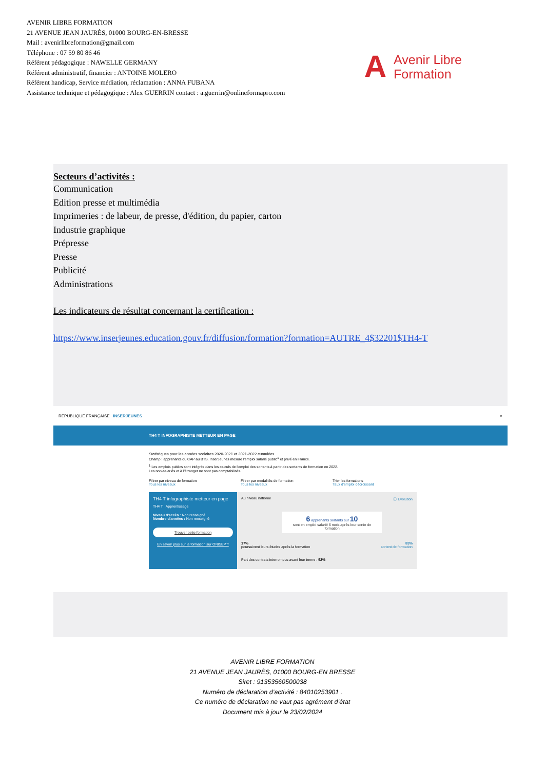AVENIR LIBRE FORMATION
21 AVENUE JEAN JAURÈS, 01000 BOURG-EN-BRESSE
Mail : avenirlibreformation@gmail.com
Téléphone : 07 59 80 86 46
Référent pédagogique : NAWELLE GERMANY
Référent administratif, financier : ANTOINE MOLERO
Référent handicap, Service médiation, réclamation : ANNA FUBANA
Assistance technique et pédagogique : Alex GUERRIN contact : a.guerrin@onlineformapro.com
A Avenir Libre
Formation
Secteurs d’activités :
Communication
Edition presse et multimédia
Imprimeries : de labeur, de presse, d'édition, du papier, carton
Industrie graphique
Prépresse
Presse
Publicité
Administrations
Les indicateurs de résultat concernant la certification :
https://www.inserjeunes.education.gouv.fr/diffusion/formation?formation=AUTRE_4$32201$TH4-T
RÉPUBLIQUE FRANÇAISE INSERJEUNES ⌕
TH4 T INFOGRAPHISTE METTEUR EN PAGE
Statistiques pour les années scolaires 2020-2021 et 2021-2022 cumulées
Champ : apprenants du CAP au BTS. InserJeunes mesure l'emploi salarié public<sup>1</sup> et privé en France.
<sup>1</sup> Les emplois publics sont intégrés dans les calculs de l'emploi des sortants à partir des sortants de formation en 2022.
Les non-salariés et à l'étranger ne sont pas comptabilisés.
Filtrer par niveau de formation
Tous les niveaux
Filtrer par modalités de formation
Tous les niveaux
Trier les formations
Taux d'emploi décroissant
TH4 T infographiste metteur en page
TH4 T Apprentissage
Niveau d'accès : Non renseigné
Nombre d'années : Non renseigné
Trouver cette formation
En savoir plus sur la formation sur ONISEP.fr
Au niveau national ⓘ Evolution
6 apprenants sortants sur 10
sont en emploi salarié 6 mois après leur sortie de formation
17% 83%
poursuivent leurs études après la formation sortent de formation
Part des contrats interrompus avant leur terme : 52%
AVENIR LIBRE FORMATION
21 AVENUE JEAN JAURÈS, 01000 BOURG-EN BRESSE
Siret : 91353560500038
Numéro de déclaration d’activité : 84010253901 .
Ce numéro de déclaration ne vaut pas agrément d’état
Document mis à jour le 23/02/2024